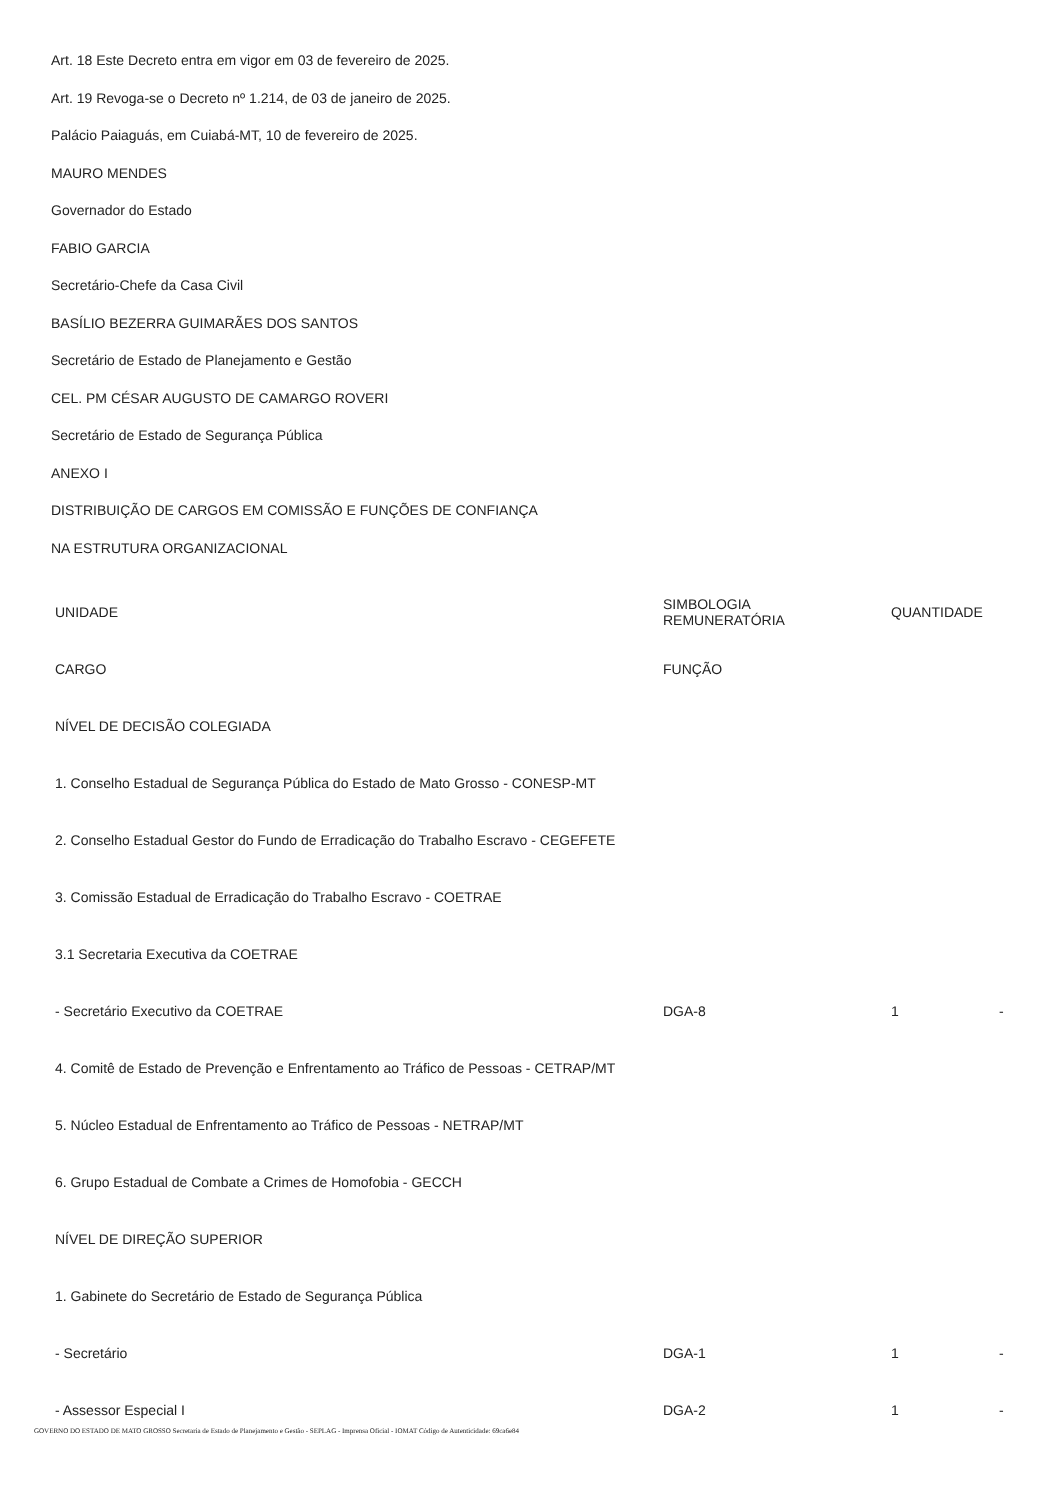Art. 18 Este Decreto entra em vigor em 03 de fevereiro de 2025.
Art. 19 Revoga-se o Decreto nº 1.214, de 03 de janeiro de 2025.
Palácio Paiaguás, em Cuiabá-MT, 10 de fevereiro de 2025.
MAURO MENDES
Governador do Estado
FABIO GARCIA
Secretário-Chefe da Casa Civil
BASÍLIO BEZERRA GUIMARÃES DOS SANTOS
Secretário de Estado de Planejamento e Gestão
CEL. PM CÉSAR AUGUSTO DE CAMARGO ROVERI
Secretário de Estado de Segurança Pública
ANEXO I
DISTRIBUIÇÃO DE CARGOS EM COMISSÃO E FUNÇÕES DE CONFIANÇA
NA ESTRUTURA ORGANIZACIONAL
| UNIDADE | SIMBOLOGIA REMUNERATÓRIA | QUANTIDADE | |
| --- | --- | --- | --- |
| CARGO | FUNÇÃO | | |
| NÍVEL DE DECISÃO COLEGIADA | | | |
| 1. Conselho Estadual de Segurança Pública do Estado de Mato Grosso - CONESP-MT | | | |
| 2. Conselho Estadual Gestor do Fundo de Erradicação do Trabalho Escravo - CEGEFETE | | | |
| 3. Comissão Estadual de Erradicação do Trabalho Escravo - COETRAE | | | |
| 3.1 Secretaria Executiva da COETRAE | | | |
| - Secretário Executivo da COETRAE | DGA-8 | 1 | - |
| 4. Comitê de Estado de Prevenção e Enfrentamento ao Tráfico de Pessoas - CETRAP/MT | | | |
| 5. Núcleo Estadual de Enfrentamento ao Tráfico de Pessoas - NETRAP/MT | | | |
| 6. Grupo Estadual de Combate a Crimes de Homofobia - GECCH | | | |
| NÍVEL DE DIREÇÃO SUPERIOR | | | |
| 1. Gabinete do Secretário de Estado de Segurança Pública | | | |
| - Secretário | DGA-1 | 1 | - |
| - Assessor Especial I | DGA-2 | 1 | - |
GOVERNO DO ESTADO DE MATO GROSSO Secretaria de Estado de Planejamento e Gestão - SEPLAG - Imprensa Oficial - IOMAT Código de Autenticidade: 69ca6e84